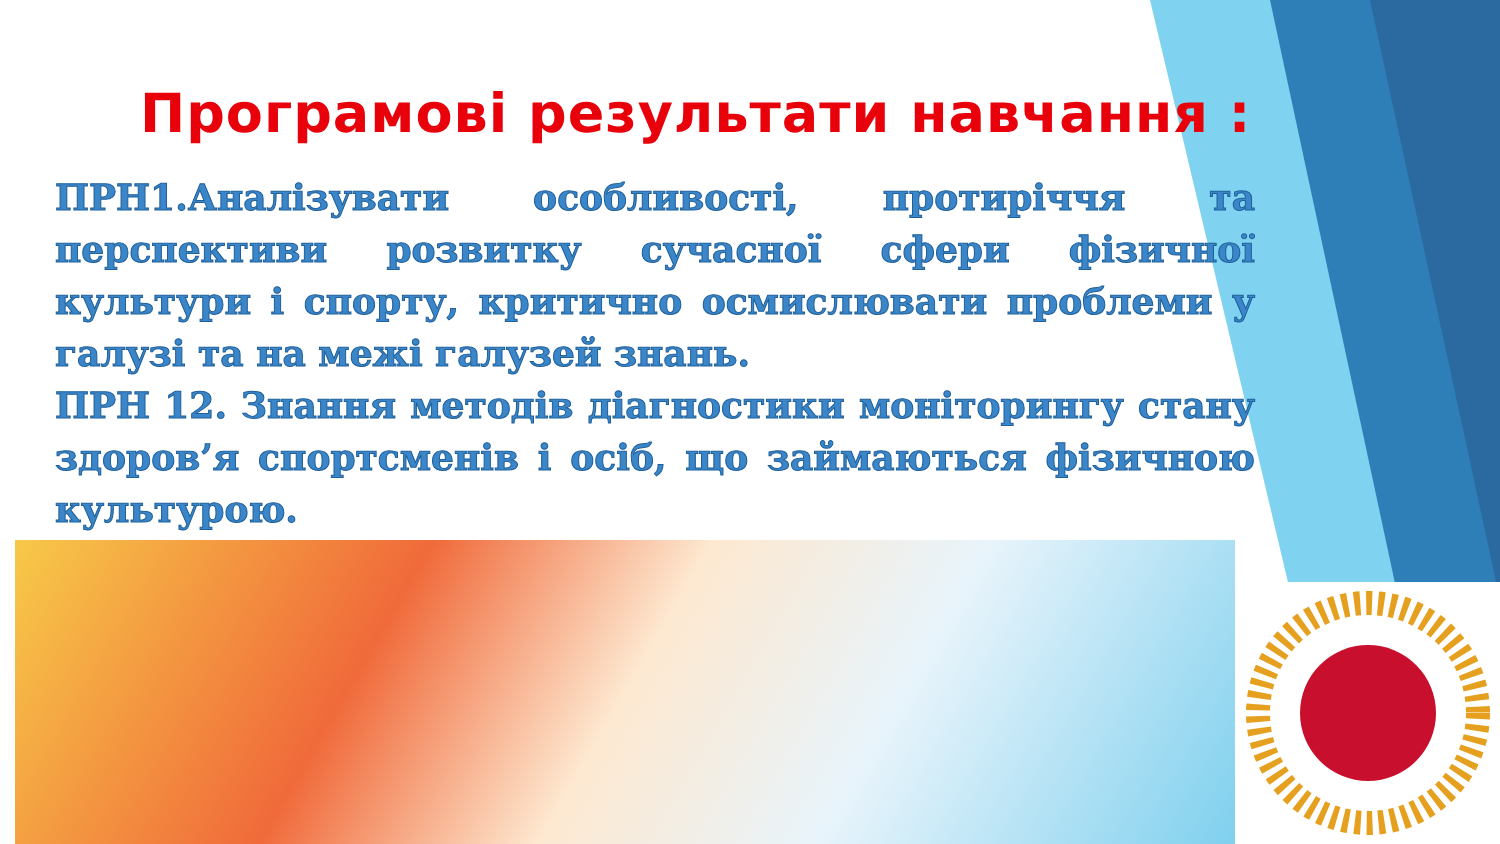Програмові результати навчання :
ПРН1.Аналізувати особливості, протиріччя та перспективи розвитку сучасної сфери фізичної культури і спорту, критично осмислювати проблеми у галузі та на межі галузей знань.
ПРН 12. Знання методів діагностики моніторингу стану здоров’я спортсменів і осіб, що займаються фізичною культурою.